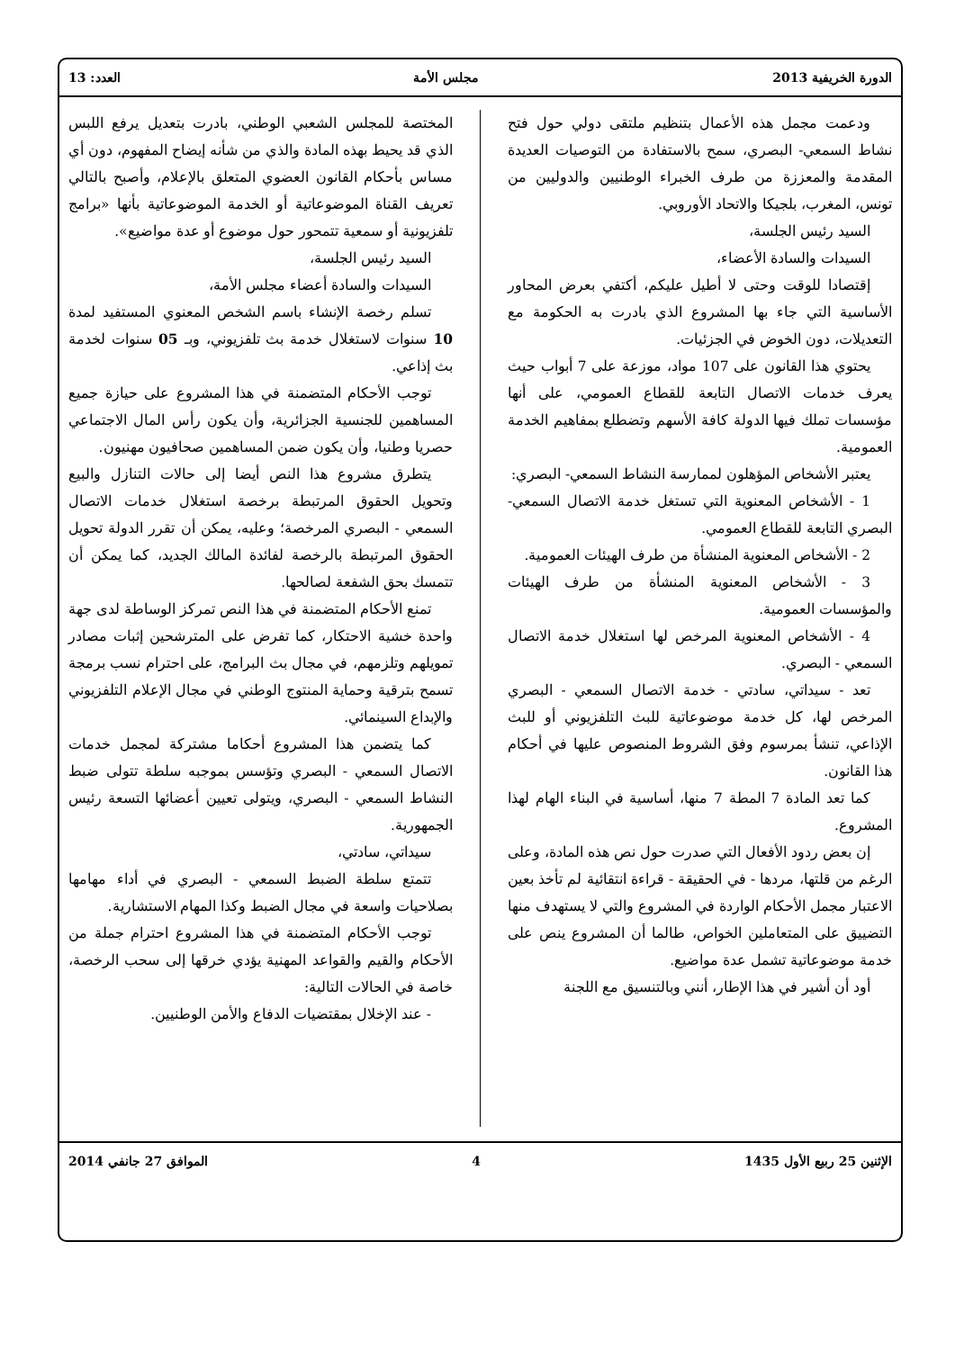الدورة الخريفية 2013 مجلس الأمة العدد: 13
ودعمت مجمل هذه الأعمال بتنظيم ملتقى دولي حول فتح نشاط السمعي- البصري، سمح بالاستفادة من التوصيات العديدة المقدمة والمعززة من طرف الخبراء الوطنيين والدوليين من تونس، المغرب، بلجيكا والاتحاد الأوروبي.
السيد رئيس الجلسة،
السيدات والسادة الأعضاء،
إقتصادا للوقت وحتى لا أطيل عليكم، أكتفي بعرض المحاور الأساسية التي جاء بها المشروع الذي بادرت به الحكومة مع التعديلات، دون الخوض في الجزئيات.
يحتوي هذا القانون على 107 مواد، موزعة على 7 أبواب حيث يعرف خدمات الاتصال التابعة للقطاع العمومي، على أنها مؤسسات تملك فيها الدولة كافة الأسهم وتضطلع بمفاهيم الخدمة العمومية.
يعتبر الأشخاص المؤهلون لممارسة النشاط السمعي- البصري:
1 - الأشخاص المعنوية التي تستغل خدمة الاتصال السمعي- البصري التابعة للقطاع العمومي.
2 - الأشخاص المعنوية المنشأة من طرف الهيئات العمومية.
3 - الأشخاص المعنوية المنشأة من طرف الهيئات والمؤسسات العمومية.
4 - الأشخاص المعنوية المرخص لها استغلال خدمة الاتصال السمعي - البصري.
تعد - سيداتي، سادتي - خدمة الاتصال السمعي - البصري المرخص لها، كل خدمة موضوعاتية للبث التلفزيوني أو للبث الإذاعي، تنشأ بمرسوم وفق الشروط المنصوص عليها في أحكام هذا القانون.
كما تعد المادة 7 المطة 7 منها، أساسية في البناء الهام لهذا المشروع.
إن بعض ردود الأفعال التي صدرت حول نص هذه المادة، وعلى الرغم من قلتها، مردها - في الحقيقة - قراءة انتقائية لم تأخذ بعين الاعتبار مجمل الأحكام الواردة في المشروع والتي لا يستهدف منها التضييق على المتعاملين الخواص، طالما أن المشروع ينص على خدمة موضوعاتية تشمل عدة مواضيع.
أود أن أشير في هذا الإطار، أنني وبالتنسيق مع اللجنة
المختصة للمجلس الشعبي الوطني، بادرت بتعديل يرفع اللبس الذي قد يحيط بهذه المادة والذي من شأنه إيضاح المفهوم، دون أي مساس بأحكام القانون العضوي المتعلق بالإعلام، وأصبح بالتالي تعريف القناة الموضوعاتية أو الخدمة الموضوعاتية بأنها «برامج تلفزيونية أو سمعية تتمحور حول موضوع أو عدة مواضيع».
السيد رئيس الجلسة،
السيدات والسادة أعضاء مجلس الأمة،
تسلم رخصة الإنشاء باسم الشخص المعنوي المستفيد لمدة 10 سنوات لاستغلال خدمة بث تلفزيوني، وبـ 05 سنوات لخدمة بث إذاعي.
توجب الأحكام المتضمنة في هذا المشروع على حيازة جميع المساهمين للجنسية الجزائرية، وأن يكون رأس المال الاجتماعي حصريا وطنيا، وأن يكون ضمن المساهمين صحافيون مهنيون.
يتطرق مشروع هذا النص أيضا إلى حالات التنازل والبيع وتحويل الحقوق المرتبطة برخصة استغلال خدمات الاتصال السمعي - البصري المرخصة؛ وعليه، يمكن أن تقرر الدولة تحويل الحقوق المرتبطة بالرخصة لفائدة المالك الجديد، كما يمكن أن تتمسك بحق الشفعة لصالحها.
تمنع الأحكام المتضمنة في هذا النص تمركز الوساطة لدى جهة واحدة خشية الاحتكار، كما تفرض على المترشحين إثبات مصادر تمويلهم وتلزمهم، في مجال بث البرامج، على احترام نسب برمجة تسمح بترقية وحماية المنتوج الوطني في مجال الإعلام التلفزيوني والإبداع السينمائي.
كما يتضمن هذا المشروع أحكاما مشتركة لمجمل خدمات الاتصال السمعي - البصري وتؤسس بموجبه سلطة تتولى ضبط النشاط السمعي - البصري، ويتولى تعيين أعضائها التسعة رئيس الجمهورية.
سيداتي، سادتي،
تتمتع سلطة الضبط السمعي - البصري في أداء مهامها بصلاحيات واسعة في مجال الضبط وكذا المهام الاستشارية.
توجب الأحكام المتضمنة في هذا المشروع احترام جملة من الأحكام والقيم والقواعد المهنية يؤدي خرقها إلى سحب الرخصة، خاصة في الحالات التالية:
- عند الإخلال بمقتضيات الدفاع والأمن الوطنيين.
الإثنين 25 ربيع الأول 1435 4 الموافق 27 جانفي 2014